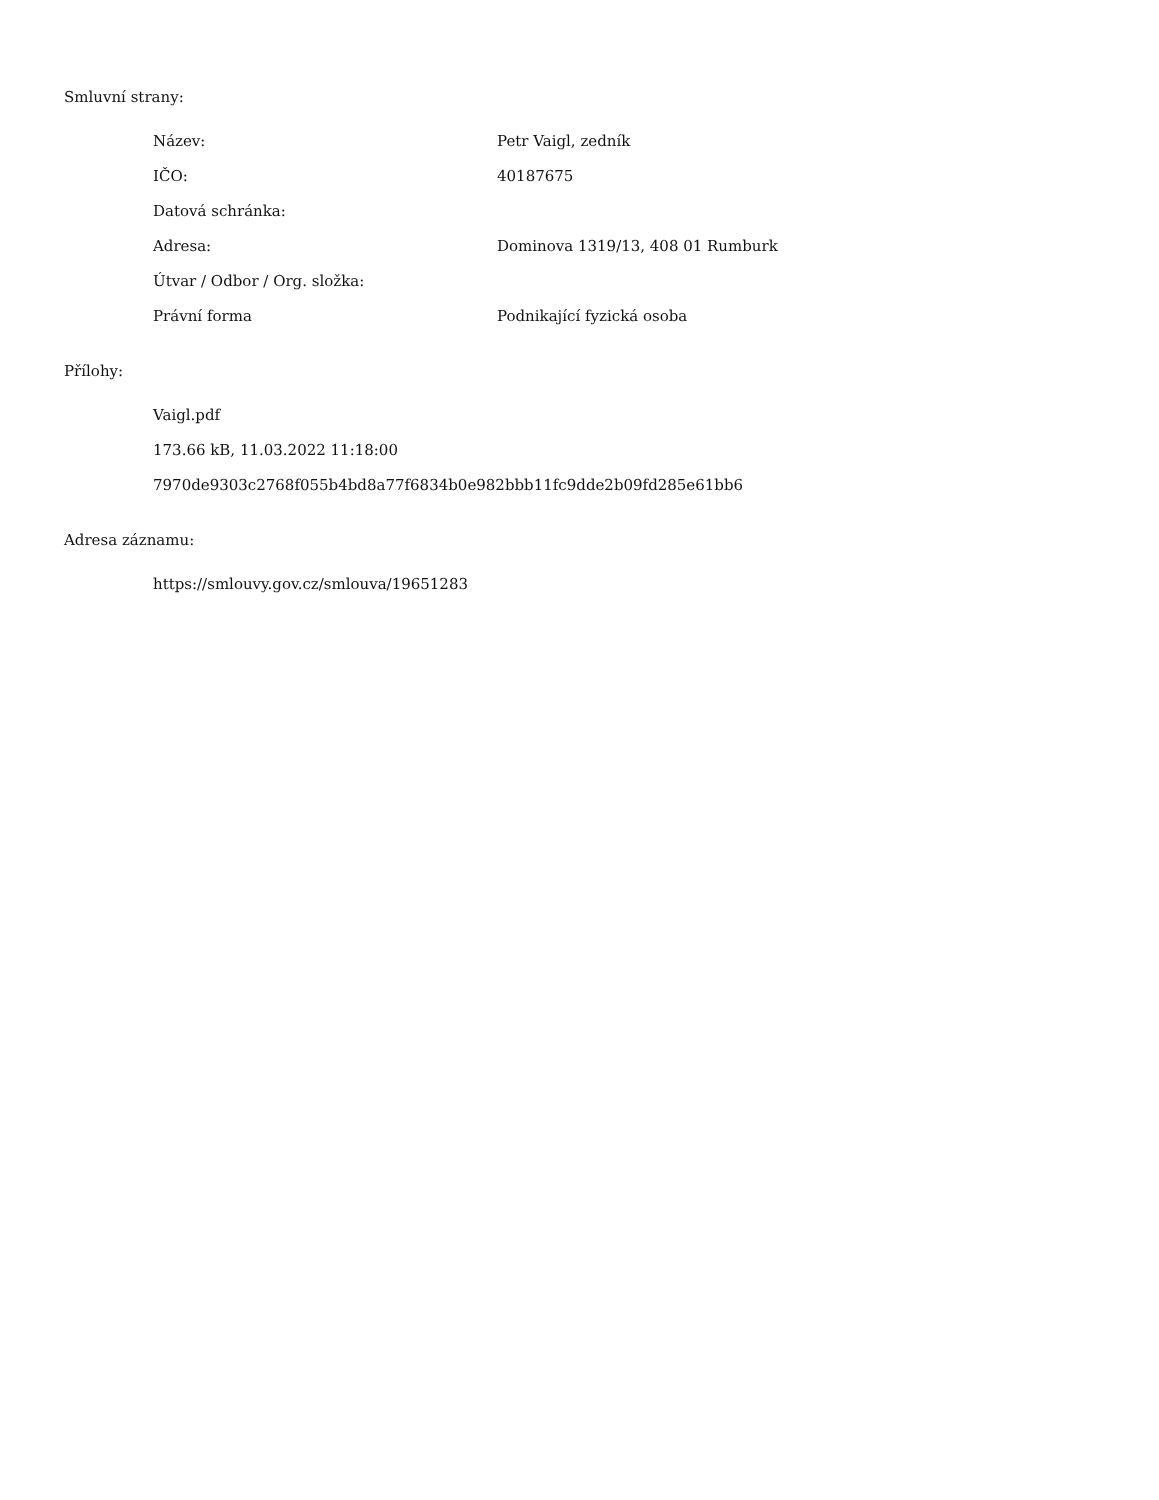Smluvní strany:
| Název: | Petr Vaigl, zedník |
| IČO: | 40187675 |
| Datová schránka: | |
| Adresa: | Dominova 1319/13, 408 01 Rumburk |
| Útvar / Odbor / Org. složka: | |
| Právní forma | Podnikající fyzická osoba |
Přílohy:
Vaigl.pdf
173.66 kB, 11.03.2022 11:18:00
7970de9303c2768f055b4bd8a77f6834b0e982bbb11fc9dde2b09fd285e61bb6
Adresa záznamu:
https://smlouvy.gov.cz/smlouva/19651283